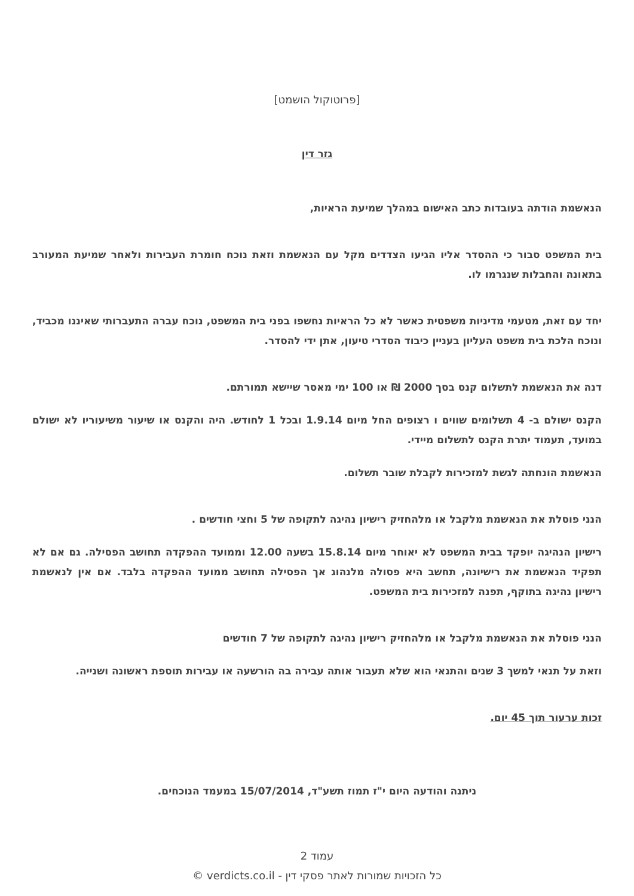[פרוטוקול הושמט]
גזר דין
הנאשמת הודתה בעובדות כתב האישום במהלך שמיעת הראיות,
בית המשפט סבור כי ההסדר אליו הגיעו הצדדים מקל עם הנאשמת וזאת נוכח חומרת העבירות ולאחר שמיעת המעורב בתאונה והחבלות שנגרמו לו.
יחד עם זאת, מטעמי מדיניות משפטית כאשר לא כל הראיות נחשפו בפני בית המשפט, נוכח עברה התעברותי שאיננו מכביד, ונוכח הלכת בית משפט העליון בעניין כיבוד הסדרי טיעון, אתן ידי להסדר.
דנה את הנאשמת לתשלום קנס בסך 2000 ₪ או 100 ימי מאסר שיישא תמורתם.
הקנס ישולם ב- 4 תשלומים שווים ו רצופים החל מיום 1.9.14 ובכל 1 לחודש. היה והקנס או שיעור משיעוריו לא ישולם במועד, תעמוד יתרת הקנס לתשלום מיידי.
הנאשמת הונחתה לגשת למזכירות לקבלת שובר תשלום.
הנני פוסלת את הנאשמת מלקבל או מלהחזיק רישיון נהיגה לתקופה של 5 וחצי חודשים .
רישיון הנהיגה יופקד בבית המשפט לא יאוחר מיום 15.8.14 בשעה 12.00 וממועד ההפקדה תחושב הפסילה. גם אם לא תפקיד הנאשמת את רישיונה, תחשב היא פסולה מלנהוג אך הפסילה תחושב ממועד ההפקדה בלבד. אם אין לנאשמת רישיון נהיגה בתוקף, תפנה למזכירות בית המשפט.
הנני פוסלת את הנאשמת מלקבל או מלהחזיק רישיון נהיגה לתקופה של 7 חודשים
וזאת על תנאי למשך 3 שנים והתנאי הוא שלא תעבור אותה עבירה בה הורשעה או עבירות תוספת ראשונה ושנייה.
זכות ערעור תוך 45 יום.
ניתנה והודעה היום י"ז תמוז תשע"ד, 15/07/2014 במעמד הנוכחים.
עמוד 2
כל הזכויות שמורות לאתר פסקי דין - verdicts.co.il ©